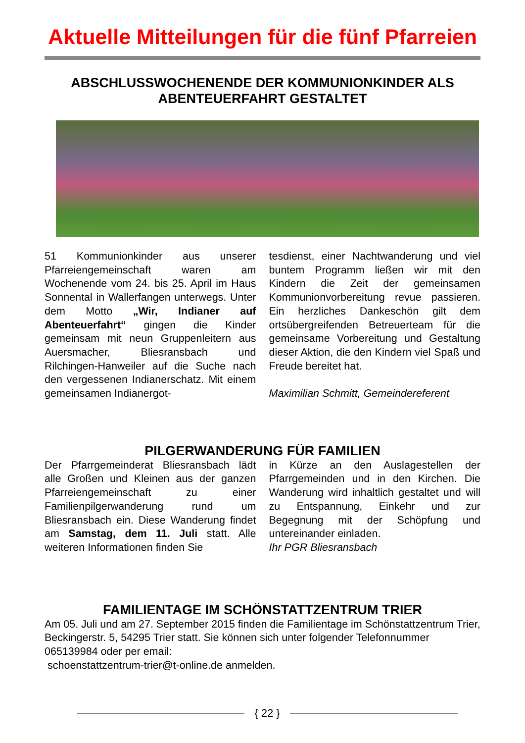Aktuelle Mitteilungen für die fünf Pfarreien
ABSCHLUSSWOCHENENDE DER KOMMUNIONKINDER ALS ABENTEUERFAHRT GESTALTET
51 Kommunionkinder aus unserer Pfarreiengemeinschaft waren am Wochenende vom 24. bis 25. April im Haus Sonnental in Wallerfangen unterwegs. Unter dem Motto „Wir, Indianer auf Abenteuerfahrt“ gingen die Kinder gemeinsam mit neun Gruppenleitern aus Auersmacher, Bliesransbach und Rilchingen-Hanweiler auf die Suche nach den vergessenen Indianerschatz. Mit einem gemeinsamen Indianergot-
tesdienst, einer Nachtwanderung und viel buntem Programm ließen wir mit den Kindern die Zeit der gemeinsamen Kommunionvorbereitung revue passieren. Ein herzliches Dankeschön gilt dem ortsübergreifenden Betreuerteam für die gemeinsame Vorbereitung und Gestaltung dieser Aktion, die den Kindern viel Spaß und Freude bereitet hat.
Maximilian Schmitt, Gemeindereferent
PILGERWANDERUNG FÜR FAMILIEN
Der Pfarrgemeinderat Bliesransbach lädt alle Großen und Kleinen aus der ganzen Pfarreiengemeinschaft zu einer Familienpilgerwanderung rund um Bliesransbach ein. Diese Wanderung findet am Samstag, dem 11. Juli statt. Alle weiteren Informationen finden Sie
in Kürze an den Auslagestellen der Pfarrgemeinden und in den Kirchen. Die Wanderung wird inhaltlich gestaltet und will zu Entspannung, Einkehr und zur Begegnung mit der Schöpfung und untereinander einladen.
Ihr PGR Bliesransbach
FAMILIENTAGE IM SCHÖNSTATTZENTRUM TRIER
Am 05. Juli und am 27. September 2015 finden die Familientage im Schönstattzentrum Trier, Beckingerstr. 5, 54295 Trier statt. Sie können sich unter folgender Telefonnummer 065139984 oder per email:
schoenstattzentrum-trier@t-online.de anmelden.
{ 22 }